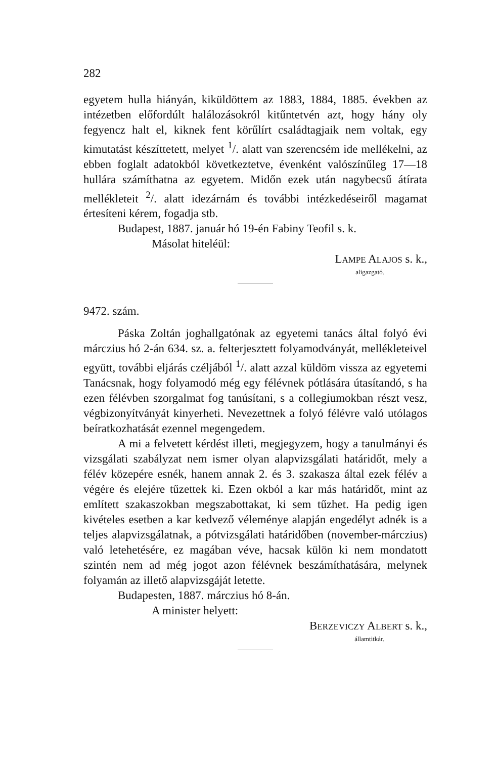282
egyetem hulla hiányán, kiküldöttem az 1883, 1884, 1885. években az intézetben előfordúlt halálozásokról kitűntetvén azt, hogy hány oly fegyencz halt el, kiknek fent körűlírt családtagjaik nem voltak, egy kimutatást készíttetett, melyet <sup>1</sup>/. alatt van szerencsém ide mellékelni, az ebben foglalt adatokból következtetve, évenként valószínűleg 17—18 hullára számíthatna az egyetem. Midőn ezek után nagybecsű átírata mellékleteit <sup>2</sup>/. alatt idezárnám és további intézkedéseiről magamat értesíteni kérem, fogadja stb.
Budapest, 1887. január hó 19-én Fabiny Teofil s. k.
Másolat hiteléül:
LAMPE ALAJOS s. k.,
aligazgató.
9472. szám.
Páska Zoltán joghallgatónak az egyetemi tanács által folyó évi márczius hó 2-án 634. sz. a. felterjesztett folyamodványát, mellékleteivel együtt, további eljárás czéljából <sup>1</sup>/. alatt azzal küldöm vissza az egyetemi Tanácsnak, hogy folyamodó még egy félévnek pótlására útasítandó, s ha ezen félévben szorgalmat fog tanúsítani, s a collegiumokban részt vesz, végbizonyítványát kinyerheti. Nevezettnek a folyó félévre való utólagos beíratkozhatását ezennel megengedem.
A mi a felvetett kérdést illeti, megjegyzem, hogy a tanulmányi és vizsgálati szabályzat nem ismer olyan alapvizsgálati határidőt, mely a félév közepére esnék, hanem annak 2. és 3. szakasza által ezek félév a végére és elejére tűzettek ki. Ezen okból a kar más határidőt, mint az említett szakaszokban megszabottakat, ki sem tűzhet. Ha pedig igen kivételes esetben a kar kedvező véleménye alapján engedélyt adnék is a teljes alapvizsgálatnak, a pótvizsgálati határidőben (november-márczius) való letehetésére, ez magában véve, hacsak külön ki nem mondatott szintén nem ad még jogot azon félévnek beszámíthatására, melynek folyamán az illető alapvizsgáját letette.
Budapesten, 1887. márczius hó 8-án.
A minister helyett:
BERZEVICZY ALBERT s. k.,
államtitkár.